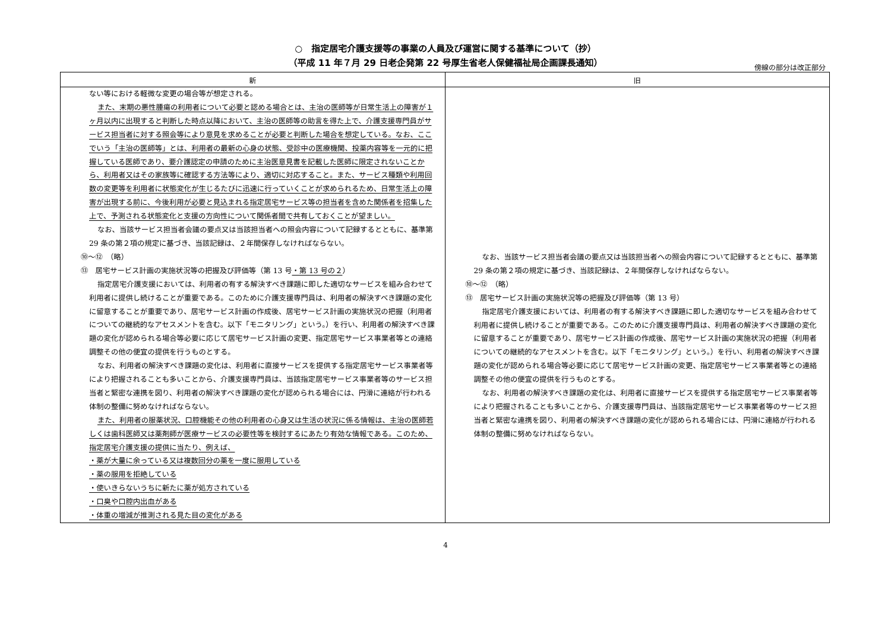○　指定居宅介護支援等の事業の人員及び運営に関する基準について（抄）
（平成 11 年７月 29 日老企発第 22 号厚生省老人保健福祉局企画課長通知）
傍線の部分は改正部分
| 新 | 旧 |
| --- | --- |
| ない等における軽微な変更の場合等が想定される。 また、末期の悪性腫瘍の利用者について必要と認める場合とは、主治の医師等が日常生活上の障害が１ヶ月以内に出現すると判断した時点以降において、主治の医師等の助言を得た上で、介護支援専門員がサービス担当者に対する照会等により意見を求めることが必要と判断した場合を想定している。なお、ここでいう「主治の医師等」とは、利用者の最新の心身の状態、受診中の医療機関、投薬内容等を一元的に把握している医師であり、要介護認定の申請のために主治医意見書を記載した医師に限定されないことから、利用者又はその家族等に確認する方法等により、適切に対応すること。また、サービス種類や利用回数の変更等を利用者に状態変化が生じるたびに迅速に行っていくことが求められるため、日常生活上の障害が出現する前に、今後利用が必要と見込まれる指定居宅サービス等の担当者を含めた関係者を招集した上で、予測される状態変化と支援の方向性について関係者間で共有しておくことが望ましい。 なお、当該サービス担当者会議の要点又は当該担当者への照会内容について記録するとともに、基準第 29 条の第２項の規定に基づき、当該記録は、２年間保存しなければならない。 ⑩～⑫ （略） ⑬ 居宅サービス計画の実施状況等の把握及び評価等（第 13 号 ・第 13 号の２ ） 指定居宅介護支援においては、利用者の有する解決すべき課題に即した適切なサービスを組み合わせて利用者に提供し続けることが重要である。このために介護支援専門員は、利用者の解決すべき課題の変化に留意することが重要であり、居宅サービス計画の作成後、居宅サービス計画の実施状況の把握（利用者についての継続的なアセスメントを含む。以下「モニタリング」という。）を行い、利用者の解決すべき課題の変化が認められる場合等必要に応じて居宅サービス計画の変更、指定居宅サービス事業者等との連絡調整その他の便宜の提供を行うものとする。 なお、利用者の解決すべき課題の変化は、利用者に直接サービスを提供する指定居宅サービス事業者等により把握されることも多いことから、介護支援専門員は、当該指定居宅サービス事業者等のサービス担当者と緊密な連携を図り、利用者の解決すべき課題の変化が認められる場合には、円滑に連絡が行われる体制の整備に努めなければならない。 また、利用者の服薬状況、口腔機能その他の利用者の心身又は生活の状況に係る情報は、主治の医師若しくは歯科医師又は薬剤師が医療サービスの必要性等を検討するにあたり有効な情報である。このため、指定居宅介護支援の提供に当たり、例えば、 ・薬が大量に余っている又は複数回分の薬を一度に服用している ・薬の服用を拒絶している ・使いきらないうちに新たに薬が処方されている ・口臭や口腔内出血がある ・体重の増減が推測される見た目の変化がある | なお、当該サービス担当者会議の要点又は当該担当者への照会内容について記録するとともに、基準第 29 条の第２項の規定に基づき、当該記録は、２年間保存しなければならない。 ⑩～⑫ （略） ⑬ 居宅サービス計画の実施状況等の把握及び評価等（第 13 号） 指定居宅介護支援においては、利用者の有する解決すべき課題に即した適切なサービスを組み合わせて利用者に提供し続けることが重要である。このために介護支援専門員は、利用者の解決すべき課題の変化に留意することが重要であり、居宅サービス計画の作成後、居宅サービス計画の実施状況の把握（利用者についての継続的なアセスメントを含む。以下「モニタリング」という。）を行い、利用者の解決すべき課題の変化が認められる場合等必要に応じて居宅サービス計画の変更、指定居宅サービス事業者等との連絡調整その他の便宜の提供を行うものとする。 なお、利用者の解決すべき課題の変化は、利用者に直接サービスを提供する指定居宅サービス事業者等により把握されることも多いことから、介護支援専門員は、当該指定居宅サービス事業者等のサービス担当者と緊密な連携を図り、利用者の解決すべき課題の変化が認められる場合には、円滑に連絡が行われる体制の整備に努めなければならない。 |
4